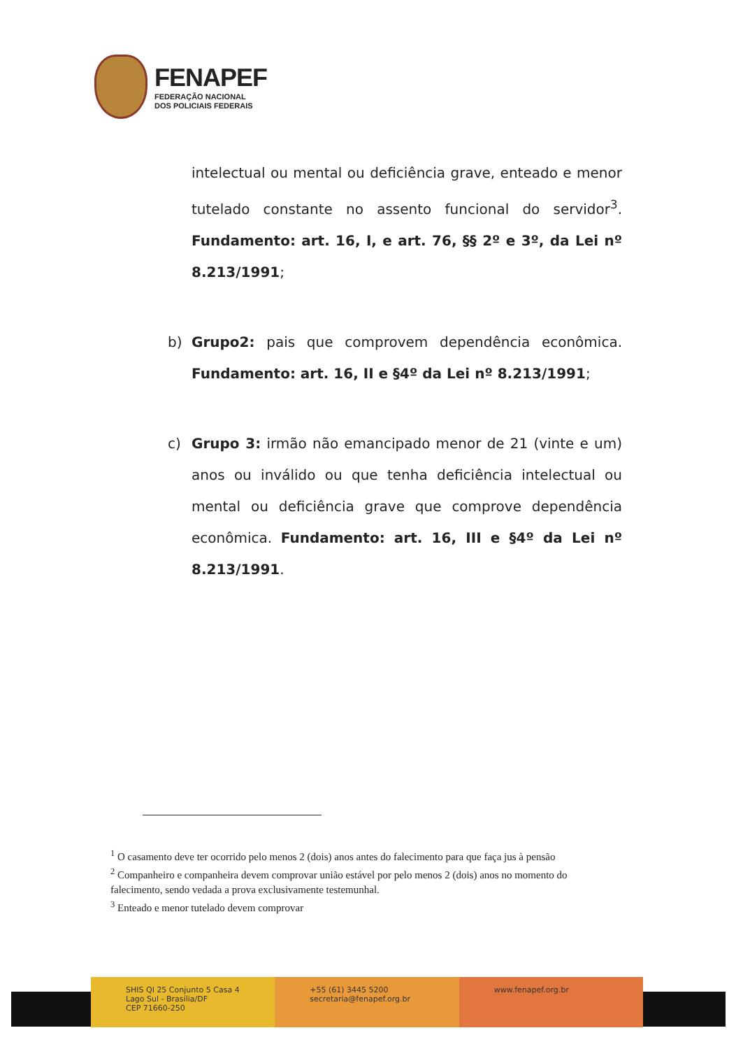FENAPEF
FEDERAÇÃO NACIONAL
DOS POLICIAIS FEDERAIS
intelectual ou mental ou deficiência grave, enteado e menor tutelado constante no assento funcional do servidor<sup>3</sup>. Fundamento: art. 16, I, e art. 76, §§ 2º e 3º, da Lei nº 8.213/1991;
b) Grupo2: pais que comprovem dependência econômica. Fundamento: art. 16, II e §4º da Lei nº 8.213/1991;
c) Grupo 3: irmão não emancipado menor de 21 (vinte e um) anos ou inválido ou que tenha deficiência intelectual ou mental ou deficiência grave que comprove dependência econômica. Fundamento: art. 16, III e §4º da Lei nº 8.213/1991.
<sup>1</sup> O casamento deve ter ocorrido pelo menos 2 (dois) anos antes do falecimento para que faça jus à pensão
<sup>2</sup> Companheiro e companheira devem comprovar união estável por pelo menos 2 (dois) anos no momento do falecimento, sendo vedada a prova exclusivamente testemunhal.
<sup>3</sup> Enteado e menor tutelado devem comprovar
SHIS QI 25 Conjunto 5 Casa 4
Lago Sul - Brasília/DF
CEP 71660-250
+55 (61) 3445 5200
secretaria@fenapef.org.br
www.fenapef.org.br